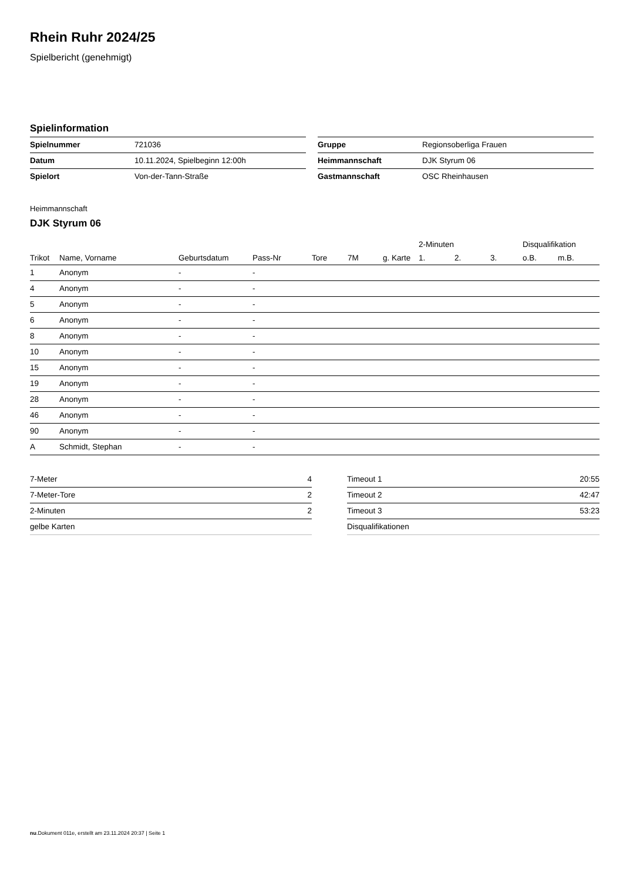Rhein Ruhr 2024/25
Spielbericht (genehmigt)
Spielinformation
| Spielnummer | 721036 |
| Datum | 10.11.2024, Spielbeginn 12:00h |
| Spielort | Von-der-Tann-Straße |
| Gruppe | Regionsoberliga Frauen |
| Heimmannschaft | DJK Styrum 06 |
| Gastmannschaft | OSC Rheinhausen |
Heimmannschaft
DJK Styrum 06
| | | | | | | | 2-Minuten | | | Disqualifikation | |
| --- | --- | --- | --- | --- | --- | --- | --- | --- | --- | --- | --- |
| Trikot | Name, Vorname | Geburtsdatum | Pass-Nr | Tore | 7M | g. Karte | 1. | 2. | 3. | o.B. | m.B. |
| 1 | Anonym | - | - | | | | | | | | |
| 4 | Anonym | - | - | | | | | | | | |
| 5 | Anonym | - | - | | | | | | | | |
| 6 | Anonym | - | - | | | | | | | | |
| 8 | Anonym | - | - | | | | | | | | |
| 10 | Anonym | - | - | | | | | | | | |
| 15 | Anonym | - | - | | | | | | | | |
| 19 | Anonym | - | - | | | | | | | | |
| 28 | Anonym | - | - | | | | | | | | |
| 46 | Anonym | - | - | | | | | | | | |
| 90 | Anonym | - | - | | | | | | | | |
| A | Schmidt, Stephan | - | - | | | | | | | | |
| 7-Meter | 4 |
| 7-Meter-Tore | 2 |
| 2-Minuten | 2 |
| gelbe Karten | |
| Timeout 1 | 20:55 |
| Timeout 2 | 42:47 |
| Timeout 3 | 53:23 |
| Disqualifikationen | |
nu.Dokument 011e, erstellt am 23.11.2024 20:37 | Seite 1